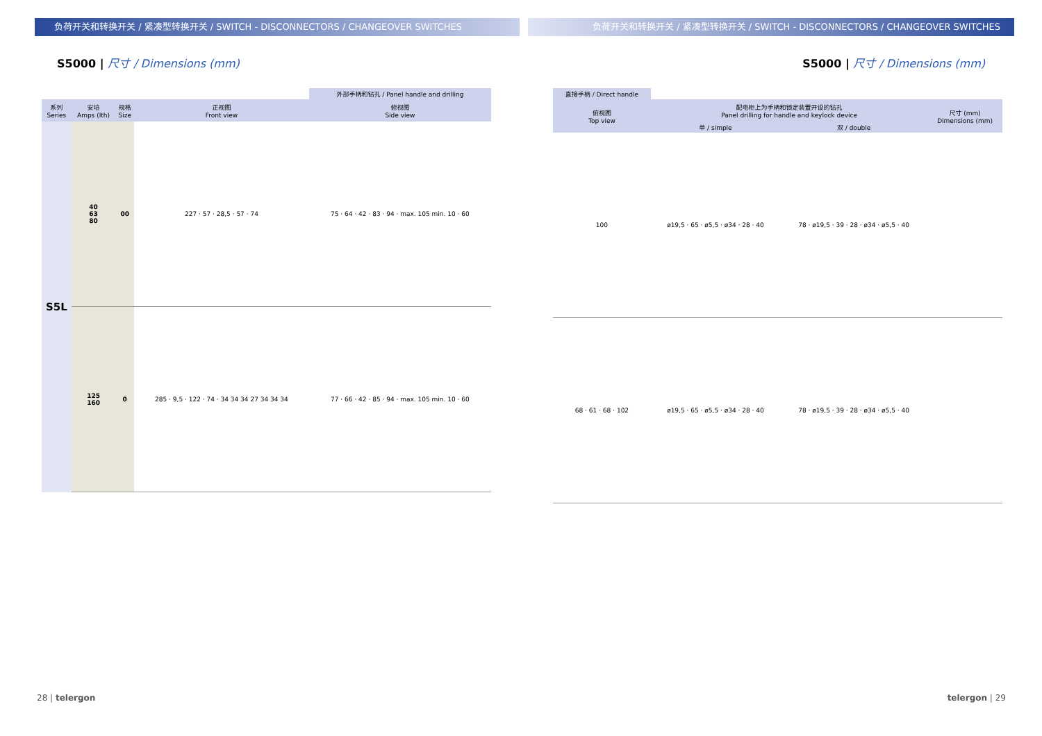负荷开关和转换开关 / 紧凑型转换开关 / SWITCH - DISCONNECTORS / CHANGEOVER SWITCHES 负荷开关和转换开关 / 紧凑型转换开关 / SWITCH - DISCONNECTORS / CHANGEOVER SWITCHES
S5000 | 尺寸 / Dimensions (mm) S5000 | 尺寸 / Dimensions (mm)
| | | | | 外部手柄和钻孔 / Panel handle and drilling |
| 系列 Series | 安培 Amps (Ith) | 规格 Size | 正视图 Front view | 俯视图 Side view |
| S5L | 40 63 80 | 00 | 227 · 57 · 28,5 · 57 · 74 | 75 · 64 · 42 · 83 · 94 · max. 105 min. 10 · 60 |
| | 125 160 | 0 | 285 · 9,5 · 122 · 74 · 34 34 34 27 34 34 34 | 77 · 66 · 42 · 85 · 94 · max. 105 min. 10 · 60 |
| 直接手柄 / Direct handle | | | |
| 俯视图 Top view | 配电柜上为手柄和锁定装置开设的钻孔 Panel drilling for handle and keylock device | | 尺寸 (mm) Dimensions (mm) |
| | 单 / simple | 双 / double | |
| 100 | ø19,5 · 65 · ø5,5 · ø34 · 28 · 40 | 78 · ø19,5 · 39 · 28 · ø34 · ø5,5 · 40 | |
| 68 · 61 · 68 · 102 | ø19,5 · 65 · ø5,5 · ø34 · 28 · 40 | 78 · ø19,5 · 39 · 28 · ø34 · ø5,5 · 40 | |
28 | telergon telergon | 29